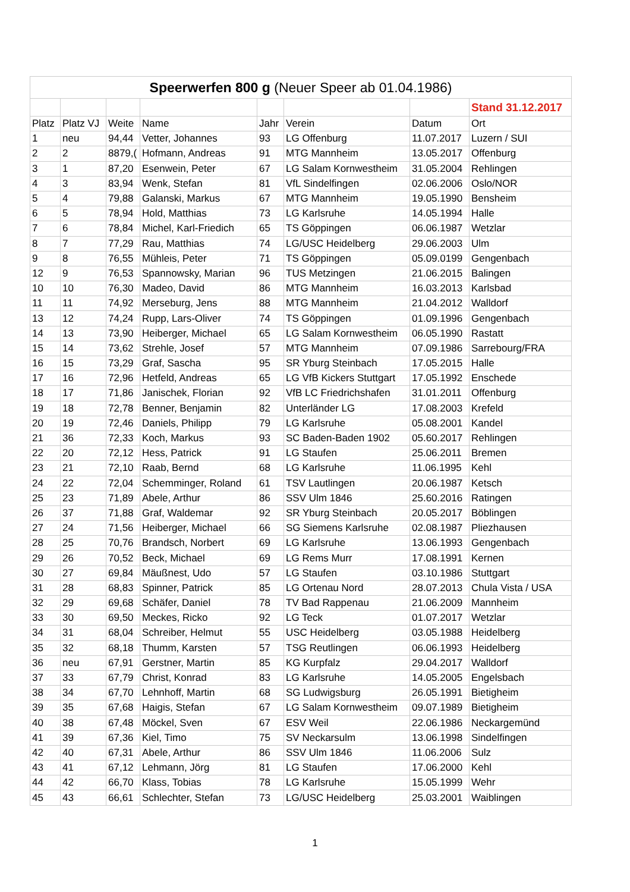| Speerwerfen 800 g (Neuer Speer ab 01.04.1986) | | | | | | | |
| | | | | | | | Stand 31.12.2017 |
| Platz | Platz VJ | Weite | Name | Jahr | Verein | Datum | Ort |
| 1 | neu | 94,44 | Vetter, Johannes | 93 | LG Offenburg | 11.07.2017 | Luzern / SUI |
| 2 | 2 | 8879,( | Hofmann, Andreas | 91 | MTG Mannheim | 13.05.2017 | Offenburg |
| 3 | 1 | 87,20 | Esenwein, Peter | 67 | LG Salam Kornwestheim | 31.05.2004 | Rehlingen |
| 4 | 3 | 83,94 | Wenk, Stefan | 81 | VfL Sindelfingen | 02.06.2006 | Oslo/NOR |
| 5 | 4 | 79,88 | Galanski, Markus | 67 | MTG Mannheim | 19.05.1990 | Bensheim |
| 6 | 5 | 78,94 | Hold, Matthias | 73 | LG Karlsruhe | 14.05.1994 | Halle |
| 7 | 6 | 78,84 | Michel, Karl-Friedich | 65 | TS Göppingen | 06.06.1987 | Wetzlar |
| 8 | 7 | 77,29 | Rau, Matthias | 74 | LG/USC Heidelberg | 29.06.2003 | Ulm |
| 9 | 8 | 76,55 | Mühleis, Peter | 71 | TS Göppingen | 05.09.0199 | Gengenbach |
| 12 | 9 | 76,53 | Spannowsky, Marian | 96 | TUS Metzingen | 21.06.2015 | Balingen |
| 10 | 10 | 76,30 | Madeo, David | 86 | MTG Mannheim | 16.03.2013 | Karlsbad |
| 11 | 11 | 74,92 | Merseburg, Jens | 88 | MTG Mannheim | 21.04.2012 | Walldorf |
| 13 | 12 | 74,24 | Rupp, Lars-Oliver | 74 | TS Göppingen | 01.09.1996 | Gengenbach |
| 14 | 13 | 73,90 | Heiberger, Michael | 65 | LG Salam Kornwestheim | 06.05.1990 | Rastatt |
| 15 | 14 | 73,62 | Strehle, Josef | 57 | MTG Mannheim | 07.09.1986 | Sarrebourg/FRA |
| 16 | 15 | 73,29 | Graf, Sascha | 95 | SR Yburg Steinbach | 17.05.2015 | Halle |
| 17 | 16 | 72,96 | Hetfeld, Andreas | 65 | LG VfB Kickers Stuttgart | 17.05.1992 | Enschede |
| 18 | 17 | 71,86 | Janischek, Florian | 92 | VfB LC Friedrichshafen | 31.01.2011 | Offenburg |
| 19 | 18 | 72,78 | Benner, Benjamin | 82 | Unterländer LG | 17.08.2003 | Krefeld |
| 20 | 19 | 72,46 | Daniels, Philipp | 79 | LG Karlsruhe | 05.08.2001 | Kandel |
| 21 | 36 | 72,33 | Koch, Markus | 93 | SC Baden-Baden 1902 | 05.60.2017 | Rehlingen |
| 22 | 20 | 72,12 | Hess, Patrick | 91 | LG Staufen | 25.06.2011 | Bremen |
| 23 | 21 | 72,10 | Raab, Bernd | 68 | LG Karlsruhe | 11.06.1995 | Kehl |
| 24 | 22 | 72,04 | Schemminger, Roland | 61 | TSV Lautlingen | 20.06.1987 | Ketsch |
| 25 | 23 | 71,89 | Abele, Arthur | 86 | SSV Ulm 1846 | 25.60.2016 | Ratingen |
| 26 | 37 | 71,88 | Graf, Waldemar | 92 | SR Yburg Steinbach | 20.05.2017 | Böblingen |
| 27 | 24 | 71,56 | Heiberger, Michael | 66 | SG Siemens Karlsruhe | 02.08.1987 | Pliezhausen |
| 28 | 25 | 70,76 | Brandsch, Norbert | 69 | LG Karlsruhe | 13.06.1993 | Gengenbach |
| 29 | 26 | 70,52 | Beck, Michael | 69 | LG Rems Murr | 17.08.1991 | Kernen |
| 30 | 27 | 69,84 | Mäußnest, Udo | 57 | LG Staufen | 03.10.1986 | Stuttgart |
| 31 | 28 | 68,83 | Spinner, Patrick | 85 | LG Ortenau Nord | 28.07.2013 | Chula Vista / USA |
| 32 | 29 | 69,68 | Schäfer, Daniel | 78 | TV Bad Rappenau | 21.06.2009 | Mannheim |
| 33 | 30 | 69,50 | Meckes, Ricko | 92 | LG Teck | 01.07.2017 | Wetzlar |
| 34 | 31 | 68,04 | Schreiber, Helmut | 55 | USC Heidelberg | 03.05.1988 | Heidelberg |
| 35 | 32 | 68,18 | Thumm, Karsten | 57 | TSG Reutlingen | 06.06.1993 | Heidelberg |
| 36 | neu | 67,91 | Gerstner, Martin | 85 | KG Kurpfalz | 29.04.2017 | Walldorf |
| 37 | 33 | 67,79 | Christ, Konrad | 83 | LG Karlsruhe | 14.05.2005 | Engelsbach |
| 38 | 34 | 67,70 | Lehnhoff, Martin | 68 | SG Ludwigsburg | 26.05.1991 | Bietigheim |
| 39 | 35 | 67,68 | Haigis, Stefan | 67 | LG Salam Kornwestheim | 09.07.1989 | Bietigheim |
| 40 | 38 | 67,48 | Möckel, Sven | 67 | ESV Weil | 22.06.1986 | Neckargemünd |
| 41 | 39 | 67,36 | Kiel, Timo | 75 | SV Neckarsulm | 13.06.1998 | Sindelfingen |
| 42 | 40 | 67,31 | Abele, Arthur | 86 | SSV Ulm 1846 | 11.06.2006 | Sulz |
| 43 | 41 | 67,12 | Lehmann, Jörg | 81 | LG Staufen | 17.06.2000 | Kehl |
| 44 | 42 | 66,70 | Klass, Tobias | 78 | LG Karlsruhe | 15.05.1999 | Wehr |
| 45 | 43 | 66,61 | Schlechter, Stefan | 73 | LG/USC Heidelberg | 25.03.2001 | Waiblingen |
1